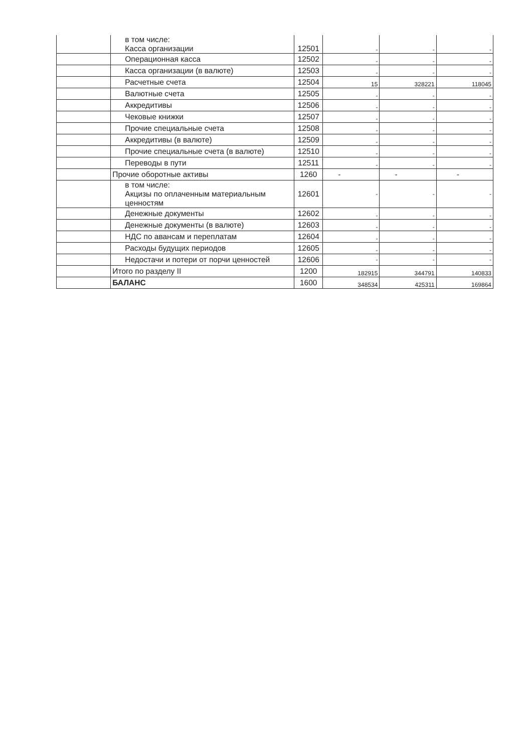| | в том числе: Касса организации | 12501 | - | - | - |
| | Операционная касса | 12502 | - | - | - |
| | Касса организации (в валюте) | 12503 | - | - | - |
| | Расчетные счета | 12504 | 15 | 328221 | 118045 |
| | Валютные счета | 12505 | - | - | - |
| | Аккредитивы | 12506 | - | - | - |
| | Чековые книжки | 12507 | - | - | - |
| | Прочие специальные счета | 12508 | - | - | - |
| | Аккредитивы (в валюте) | 12509 | - | - | - |
| | Прочие специальные счета (в валюте) | 12510 | - | - | - |
| | Переводы в пути | 12511 | - | - | - |
| | Прочие оборотные активы | 1260 | - | - | - |
| | в том числе: Акцизы по оплаченным материальным ценностям | 12601 | - | - | - |
| | Денежные документы | 12602 | - | - | - |
| | Денежные документы (в валюте) | 12603 | - | - | - |
| | НДС по авансам и переплатам | 12604 | - | - | - |
| | Расходы будущих периодов | 12605 | - | - | - |
| | Недостачи и потери от порчи ценностей | 12606 | - | - | - |
| | Итого по разделу II | 1200 | 182915 | 344791 | 140833 |
| | БАЛАНС | 1600 | 348534 | 425311 | 169864 |